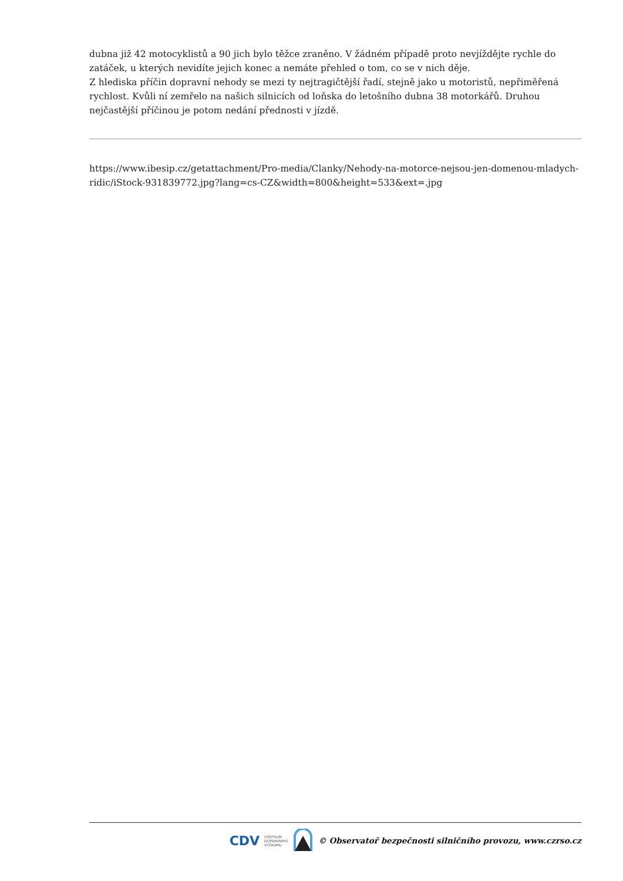dubna již 42 motocyklistů a 90 jich bylo těžce zraněno. V žádném případě proto nevjíždějte rychle do zatáček, u kterých nevidíte jejich konec a nemáte přehled o tom, co se v nich děje.
Z hlediska příčin dopravní nehody se mezi ty nejtragičtější řadí, stejně jako u motoristů, nepřiměřená rychlost. Kvůli ní zemřelo na našich silnicích od loňska do letošního dubna 38 motorkářů. Druhou nejčastější příčinou je potom nedání přednosti v jízdě.
https://www.ibesip.cz/getattachment/Pro-media/Clanky/Nehody-na-motorce-nejsou-jen-domenou-mladych-ridic/iStock-931839772.jpg?lang=cs-CZ&width=800&height=533&ext=.jpg
CDV CENTRUM
DOPRAVNÍHO
VÝZKUMU © Observatoř bezpečnosti silničního provozu, www.czrso.cz